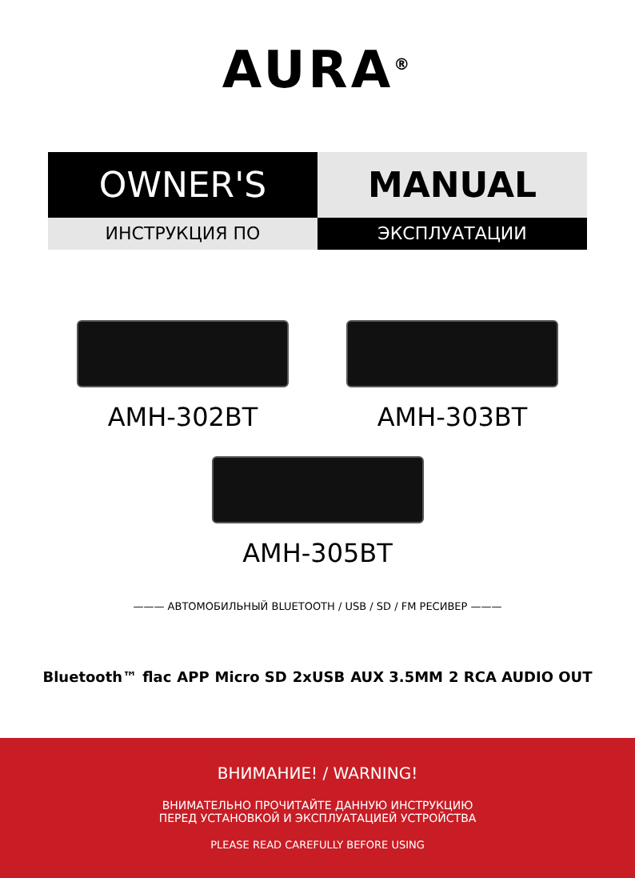AURA<sup>®</sup>
OWNER'S MANUAL
ИНСТРУКЦИЯ ПО ЭКСПЛУАТАЦИИ
AMH-302BT AMH-303BT
AMH-305BT
——— АВТОМОБИЛЬНЫЙ BLUETOOTH / USB / SD / FM РЕСИВЕР ———
Bluetooth™ flac APP Micro SD 2xUSB AUX 3.5MM 2 RCA AUDIO OUT
ВНИМАНИЕ! / WARNING!
ВНИМАТЕЛЬНО ПРОЧИТАЙТЕ ДАННУЮ ИНСТРУКЦИЮ
ПЕРЕД УСТАНОВКОЙ И ЭКСПЛУАТАЦИЕЙ УСТРОЙСТВА
PLEASE READ CAREFULLY BEFORE USING